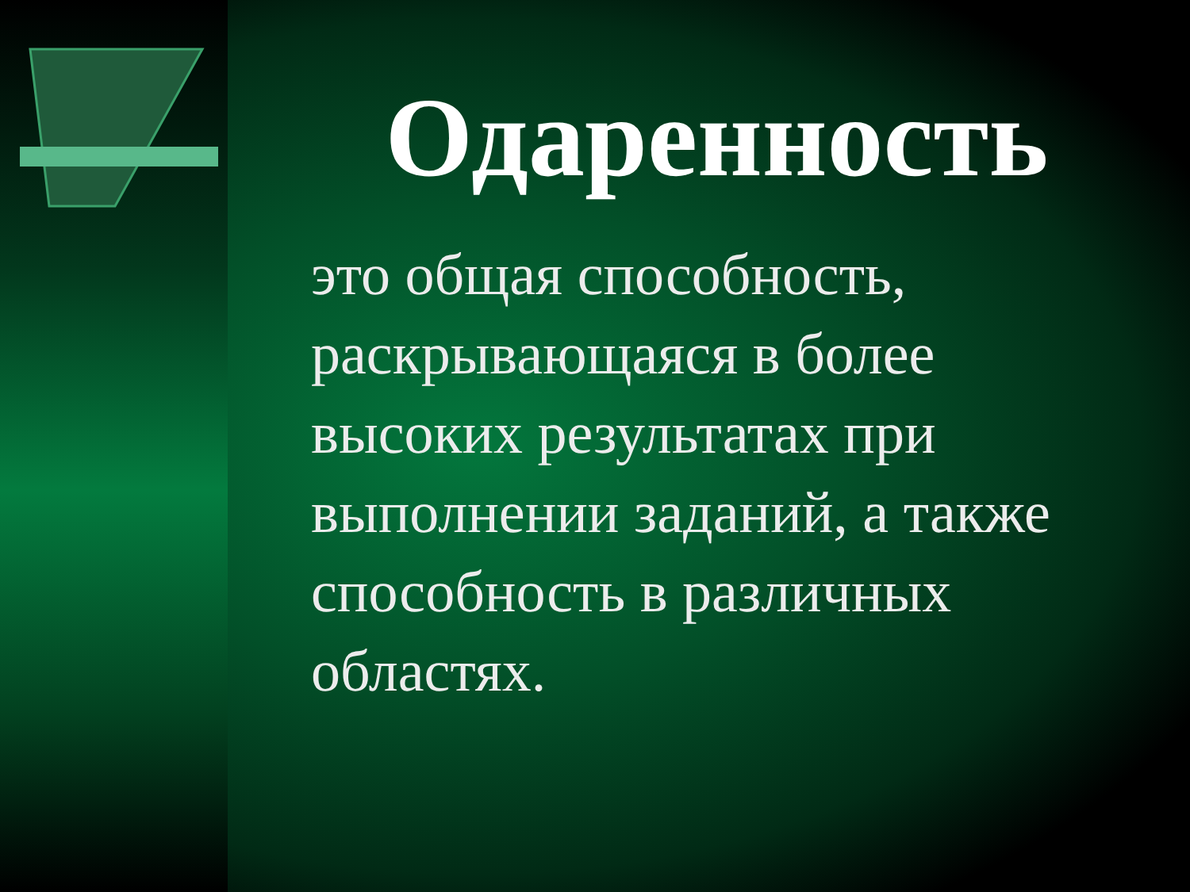Одаренность
это общая способность, раскрывающаяся в более высоких результатах при выполнении заданий, а также способность в различных областях.